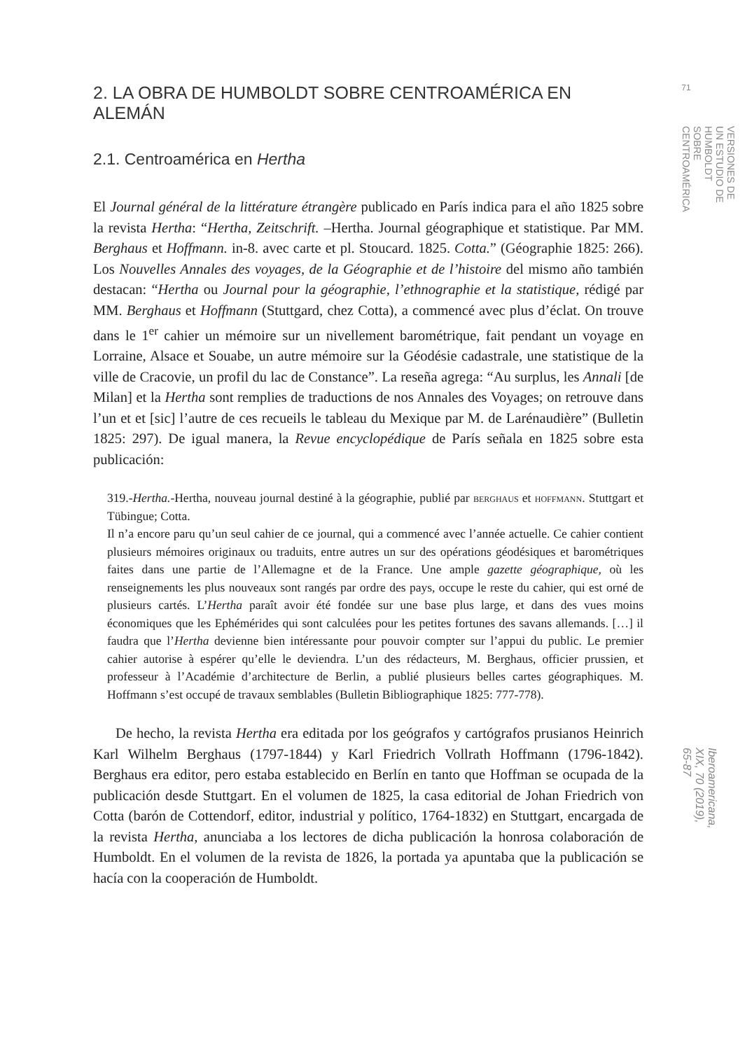2. LA OBRA DE HUMBOLDT SOBRE CENTROAMÉRICA EN ALEMÁN
2.1. Centroamérica en Hertha
El Journal général de la littérature étrangère publicado en París indica para el año 1825 sobre la revista Hertha: “Hertha, Zeitschrift. –Hertha. Journal géographique et statistique. Par MM. Berghaus et Hoffmann. in-8. avec carte et pl. Stoucard. 1825. Cotta.” (Géographie 1825: 266). Los Nouvelles Annales des voyages, de la Géographie et de l’histoire del mismo año también destacan: “Hertha ou Journal pour la géographie, l’ethnographie et la statistique, rédigé par MM. Berghaus et Hoffmann (Stuttgard, chez Cotta), a commencé avec plus d’éclat. On trouve dans le 1<sup>er</sup> cahier un mémoire sur un nivellement barométrique, fait pendant un voyage en Lorraine, Alsace et Souabe, un autre mémoire sur la Géodésie cadastrale, une statistique de la ville de Cracovie, un profil du lac de Constance”. La reseña agrega: “Au surplus, les Annali [de Milan] et la Hertha sont remplies de traductions de nos Annales des Voyages; on retrouve dans l’un et et [sic] l’autre de ces recueils le tableau du Mexique par M. de Larénaudière” (Bulletin 1825: 297). De igual manera, la Revue encyclopédique de París señala en 1825 sobre esta publicación:
319.-Hertha.-Hertha, nouveau journal destiné à la géographie, publié par berghaus et hoffmann. Stuttgart et Tübingue; Cotta.
Il n’a encore paru qu’un seul cahier de ce journal, qui a commencé avec l’année actuelle. Ce cahier contient plusieurs mémoires originaux ou traduits, entre autres un sur des opérations géodésiques et barométriques faites dans une partie de l’Allemagne et de la France. Une ample gazette géographique, où les renseignements les plus nouveaux sont rangés par ordre des pays, occupe le reste du cahier, qui est orné de plusieurs cartés. L’Hertha paraît avoir été fondée sur une base plus large, et dans des vues moins économiques que les Ephémérides qui sont calculées pour les petites fortunes des savans allemands. […] il faudra que l’Hertha devienne bien intéressante pour pouvoir compter sur l’appui du public. Le premier cahier autorise à espérer qu’elle le deviendra. L’un des rédacteurs, M. Berghaus, officier prussien, et professeur à l’Académie d’architecture de Berlin, a publié plusieurs belles cartes géographiques. M. Hoffmann s’est occupé de travaux semblables (Bulletin Bibliographique 1825: 777-778).
De hecho, la revista Hertha era editada por los geógrafos y cartógrafos prusianos Heinrich Karl Wilhelm Berghaus (1797-1844) y Karl Friedrich Vollrath Hoffmann (1796-1842). Berghaus era editor, pero estaba establecido en Berlín en tanto que Hoffman se ocupada de la publicación desde Stuttgart. En el volumen de 1825, la casa editorial de Johan Friedrich von Cotta (barón de Cottendorf, editor, industrial y político, 1764-1832) en Stuttgart, encargada de la revista Hertha, anunciaba a los lectores de dicha publicación la honrosa colaboración de Humboldt. En el volumen de la revista de 1826, la portada ya apuntaba que la publicación se hacía con la cooperación de Humboldt.
71
VERSIONES DE UN ESTUDIO DE HUMBOLDT SOBRE CENTROAMÉRICA
Iberoamericana, XIX, 70 (2019), 65-87